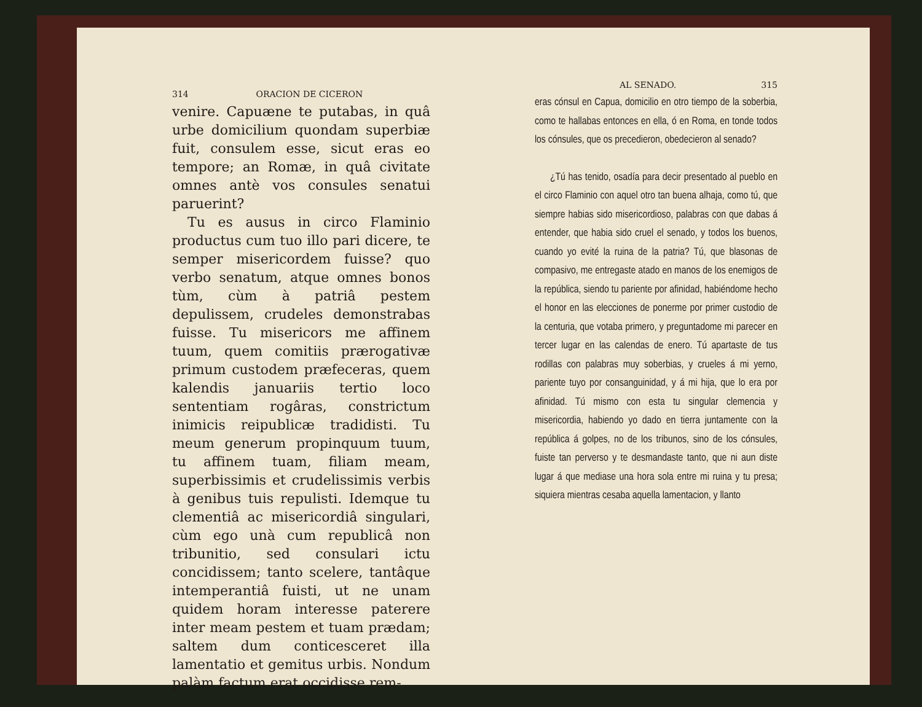314 ORACION DE CICERON
venire. Capuæne te putabas, in quâ urbe domicilium quondam superbiæ fuit, consulem esse, sicut eras eo tempore; an Romæ, in quâ civitate omnes antè vos consules senatui paruerint?
Tu es ausus in circo Flaminio productus cum tuo illo pari dicere, te semper misericordem fuisse? quo verbo senatum, atque omnes bonos tùm, cùm à patriâ pestem depulissem, crudeles demonstrabas fuisse. Tu misericors me affinem tuum, quem comitiis prærogativæ primum custodem præfeceras, quem kalendis januariis tertio loco sententiam rogâras, constrictum inimicis reipublicæ tradidisti. Tu meum generum propinquum tuum, tu affinem tuam, filiam meam, superbissimis et crudelissimis verbis à genibus tuis repulisti. Idemque tu clementiâ ac misericordiâ singulari, cùm ego unà cum republicâ non tribunitio, sed consulari ictu concidissem; tanto scelere, tantâque intemperantiâ fuisti, ut ne unam quidem horam interesse paterere inter meam pestem et tuam prædam; saltem dum conticesceret illa lamentatio et gemitus urbis. Nondum palàm factum erat occidisse rem-
AL SENADO. 315
eras cónsul en Capua, domicilio en otro tiempo de la soberbia, como te hallabas entonces en ella, ó en Roma, en tonde todos los cónsules, que os precedieron, obedecieron al senado?
¿Tú has tenido, osadía para decir presentado al pueblo en el circo Flaminio con aquel otro tan buena alhaja, como tú, que siempre habias sido misericordioso, palabras con que dabas á entender, que habia sido cruel el senado, y todos los buenos, cuando yo evité la ruina de la patria? Tú, que blasonas de compasivo, me entregaste atado en manos de los enemigos de la república, siendo tu pariente por afinidad, habiéndome hecho el honor en las elecciones de ponerme por primer custodio de la centuria, que votaba primero, y preguntadome mi parecer en tercer lugar en las calendas de enero. Tú apartaste de tus rodillas con palabras muy soberbias, y crueles á mi yerno, pariente tuyo por consanguinidad, y á mi hija, que lo era por afinidad. Tú mismo con esta tu singular clemencia y misericordia, habiendo yo dado en tierra juntamente con la república á golpes, no de los tribunos, sino de los cónsules, fuiste tan perverso y te desmandaste tanto, que ni aun diste lugar á que mediase una hora sola entre mi ruina y tu presa; siquiera mientras cesaba aquella lamentacion, y llanto